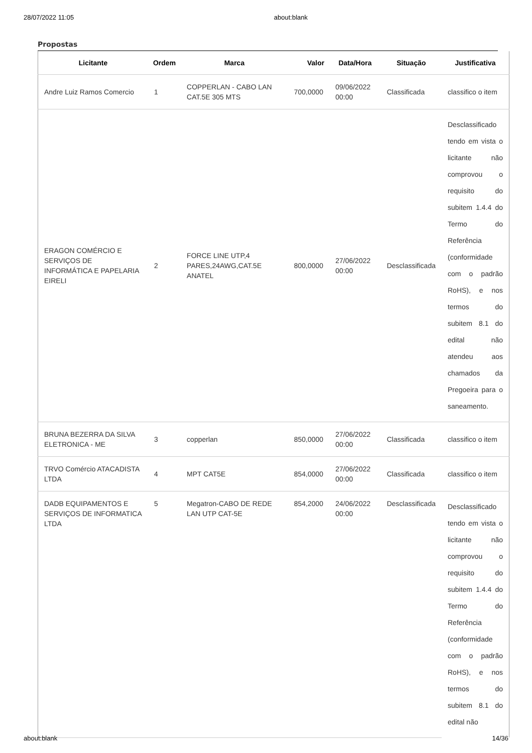28/07/2022 11:05 about:blank
Propostas
| Licitante | Ordem | Marca | Valor | Data/Hora | Situação | Justificativa |
| --- | --- | --- | --- | --- | --- | --- |
| Andre Luiz Ramos Comercio | 1 | COPPERLAN - CABO LAN CAT.5E 305 MTS | 700,0000 | 09/06/2022 00:00 | Classificada | classifico o item |
| ERAGON COMÉRCIO E SERVIÇOS DE INFORMÁTICA E PAPELARIA EIRELI | 2 | FORCE LINE UTP,4 PARES,24AWG,CAT.5E ANATEL | 800,0000 | 27/06/2022 00:00 | Desclassificada | Desclassificado tendo em vista o licitante não comprovou o requisito do subitem 1.4.4 do Termo do Referência (conformidade com o padrão RoHS), e nos termos do subitem 8.1 do edital não atendeu aos chamados da Pregoeira para o saneamento. |
| BRUNA BEZERRA DA SILVA ELETRONICA - ME | 3 | copperlan | 850,0000 | 27/06/2022 00:00 | Classificada | classifico o item |
| TRVO Comércio ATACADISTA LTDA | 4 | MPT CAT5E | 854,0000 | 27/06/2022 00:00 | Classificada | classifico o item |
| DADB EQUIPAMENTOS E SERVIÇOS DE INFORMATICA LTDA | 5 | Megatron-CABO DE REDE LAN UTP CAT-5E | 854,2000 | 24/06/2022 00:00 | Desclassificada | Desclassificado tendo em vista o licitante não comprovou o requisito do subitem 1.4.4 do Termo do Referência (conformidade com o padrão RoHS), e nos termos do subitem 8.1 do edital não |
about:blank 14/36